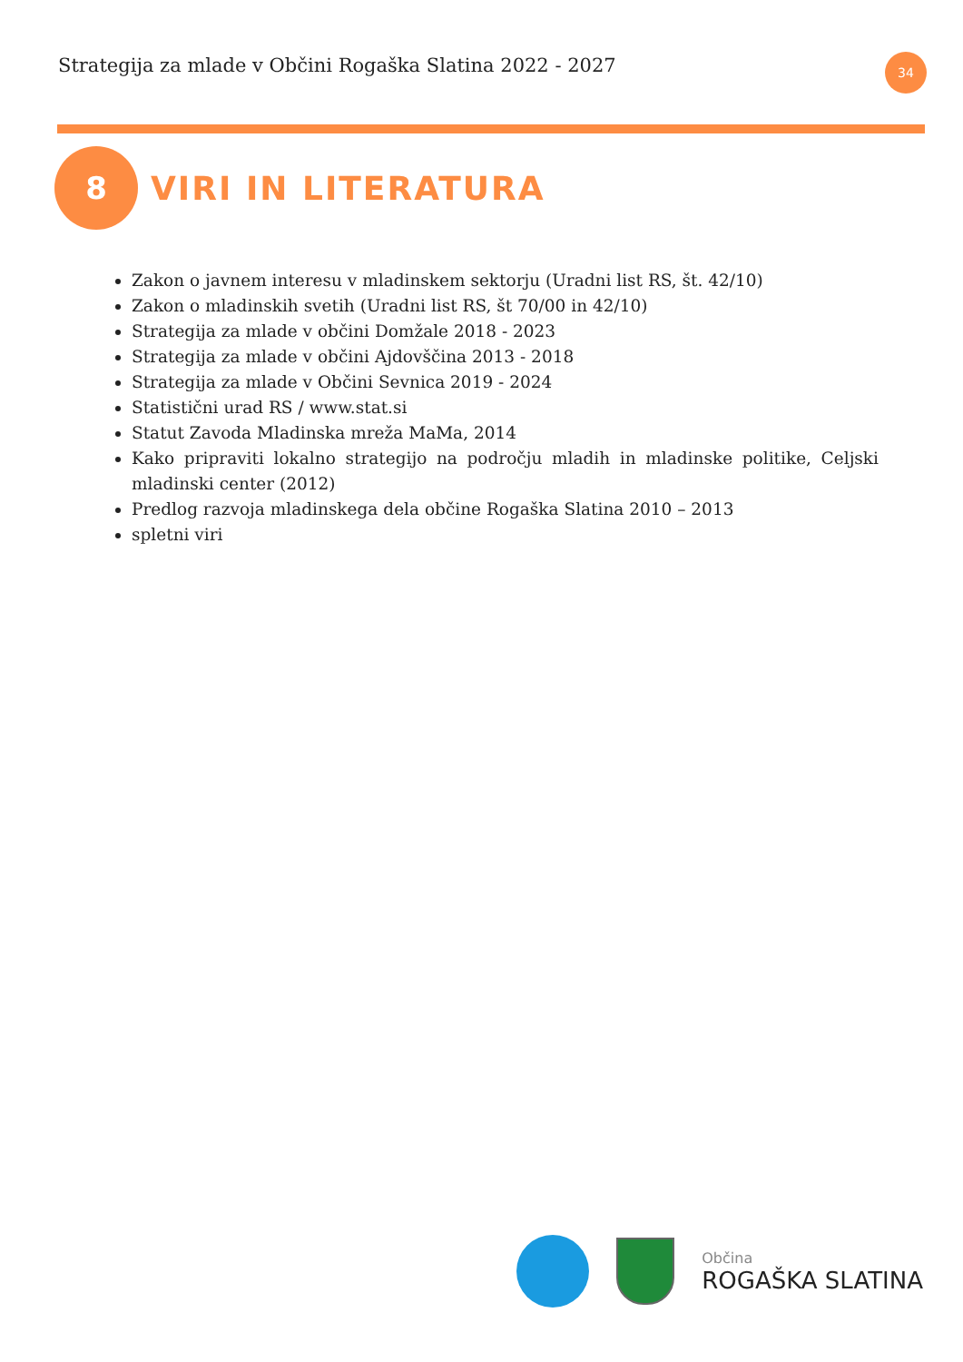Strategija za mlade v Občini Rogaška Slatina 2022 - 2027
34
8
VIRI IN LITERATURA
Zakon o javnem interesu v mladinskem sektorju (Uradni list RS, št. 42/10)
Zakon o mladinskih svetih (Uradni list RS, št 70/00 in 42/10)
Strategija za mlade v občini Domžale 2018 - 2023
Strategija za mlade v občini Ajdovščina 2013 - 2018
Strategija za mlade v Občini Sevnica 2019 - 2024
Statistični urad RS / www.stat.si
Statut Zavoda Mladinska mreža MaMa, 2014
Kako pripraviti lokalno strategijo na področju mladih in mladinske politike, Celjski mladinski center (2012)
Predlog razvoja mladinskega dela občine Rogaška Slatina 2010 – 2013
spletni viri
Občina
ROGAŠKA SLATINA